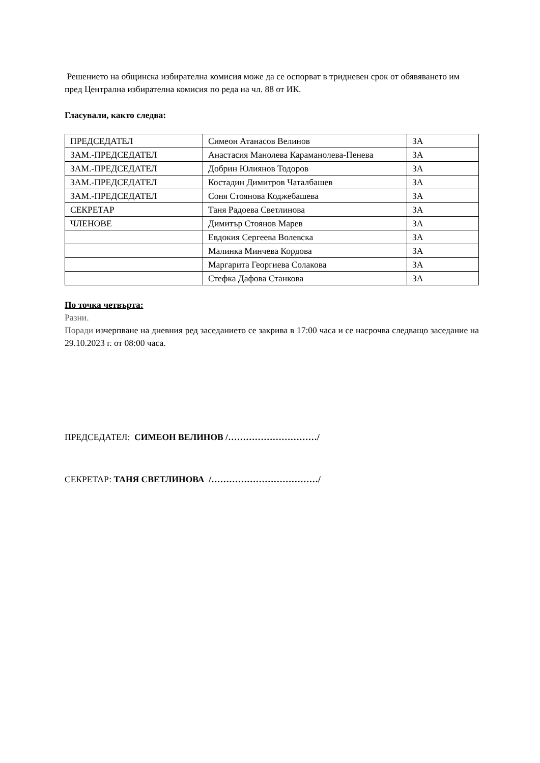Решението на общинска избирателна комисия може да се оспорват в тридневен срок от обявяването им пред Централна избирателна комисия по реда на чл. 88 от ИК.
Гласували, както следва:
| ПРЕДСЕДАТЕЛ | Симеон Атанасов Велинов | ЗА |
| ЗАМ.-ПРЕДСЕДАТЕЛ | Анастасия Манолева Караманолева-Пенева | ЗА |
| ЗАМ.-ПРЕДСЕДАТЕЛ | Добрин Юлиянов Тодоров | ЗА |
| ЗАМ.-ПРЕДСЕДАТЕЛ | Костадин Димитров Чаталбашев | ЗА |
| ЗАМ.-ПРЕДСЕДАТЕЛ | Соня Стоянова Коджебашева | ЗА |
| СЕКРЕТАР | Таня Радоева Светлинова | ЗА |
| ЧЛЕНОВЕ | Димитър Стоянов Марев | ЗА |
| | Евдокия Сергеева Волевска | ЗА |
| | Малинка Минчева Кордова | ЗА |
| | Маргарита Георгиева Солакова | ЗА |
| | Стефка Дафова Станкова | ЗА |
По точка четвърта:
Разни.
Поради изчерпване на дневния ред заседанието се закрива в 17:00 часа и се насрочва следващо заседание на 29.10.2023 г. от 08:00 часа.
ПРЕДСЕДАТЕЛ: СИМЕОН ВЕЛИНОВ /…………………………/
СЕКРЕТАР: ТАНЯ СВЕТЛИНОВА /………………………………/